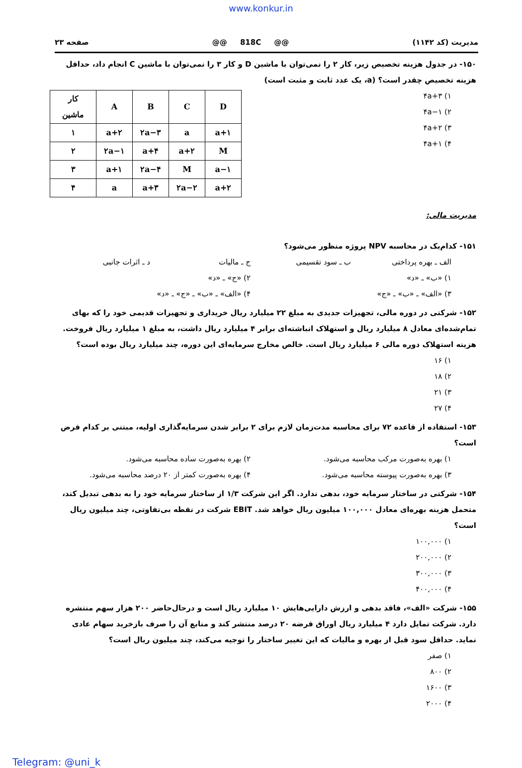www.konkur.in
صفحه ۲۳ @@ 818C @@ مدیریت (کد ۱۱۴۲)
۱۵۰- در جدول هزینه تخصیص زیر، کار ۲ را نمی‌توان با ماشین D و کار ۳ را نمی‌توان با ماشین C انجام داد، حداقل هزینه تخصیص چقدر است؟ (a، یک عدد ثابت و مثبت است)
| کار ماشین | A | B | C | D |
| --- | --- | --- | --- | --- |
| ۱ | a+۲ | ۲a−۳ | a | a+۱ |
| ۲ | ۲a−۱ | a+۴ | a+۲ | M |
| ۳ | a+۱ | ۲a−۴ | M | a−۱ |
| ۴ | a | a+۳ | ۲a−۲ | a+۲ |
۱) ۴a+۳
۲) ۴a−۱
۳) ۴a+۲
۴) ۴a+۱
مدیریت مالی:
۱۵۱- کدام‌یک در محاسبه NPV پروژه منظور می‌شود؟
الف ـ بهره پرداختی ب ـ سود تقسیمی ج ـ مالیات د ـ اثرات جانبی
۱) «ب» ـ «د» ۲) «ج» ـ «د»
۳) «الف» ـ «ب» ـ «ج» ۴) «الف» ـ «ب» ـ «ج» ـ «د»
۱۵۲- شرکتی در دوره مالی، تجهیزات جدیدی به مبلغ ۲۲ میلیارد ریال خریداری و تجهیزات قدیمی خود را که بهای تمام‌شده‌ای معادل ۸ میلیارد ریال و استهلاک انباشته‌ای برابر ۴ میلیارد ریال داشت، به مبلغ ۱ میلیارد ریال فروخت. هزینه استهلاک دوره مالی ۶ میلیارد ریال است. خالص مخارج سرمایه‌ای این دوره، چند میلیارد ریال بوده است؟
۱) ۱۶
۲) ۱۸
۳) ۲۱
۴) ۲۷
۱۵۳- استفاده از قاعده ۷۲ برای محاسبه مدت‌زمان لازم برای ۲ برابر شدن سرمایه‌گذاری اولیه، مبتنی بر کدام فرض است؟
۱) بهره به‌صورت مرکب محاسبه می‌شود. ۲) بهره به‌صورت ساده محاسبه می‌شود.
۳) بهره به‌صورت پیوسته محاسبه می‌شود. ۴) بهره به‌صورت کمتر از ۲۰ درصد محاسبه می‌شود.
۱۵۴- شرکتی در ساختار سرمایه خود، بدهی ندارد. اگر این شرکت ۱/۳ از ساختار سرمایه خود را به بدهی تبدیل کند، متحمل هزینه بهره‌ای معادل ۱۰۰,۰۰۰ میلیون ریال خواهد شد. EBIT شرکت در نقطه بی‌تفاوتی، چند میلیون ریال است؟
۱) ۱۰۰,۰۰۰
۲) ۲۰۰,۰۰۰
۳) ۳۰۰,۰۰۰
۴) ۴۰۰,۰۰۰
۱۵۵- شرکت «الف»، فاقد بدهی و ارزش دارایی‌هایش ۱۰ میلیارد ریال است و درحال‌حاضر ۲۰۰ هزار سهم منتشره دارد. شرکت تمایل دارد ۴ میلیارد ریال اوراق قرضه ۲۰ درصد منتشر کند و منابع آن را صرف بازخرید سهام عادی نماید. حداقل سود قبل از بهره و مالیات که این تغییر ساختار را توجیه می‌کند، چند میلیون ریال است؟
۱) صفر
۲) ۸۰۰
۳) ۱۶۰۰
۴) ۲۰۰۰
Telegram: @uni_k